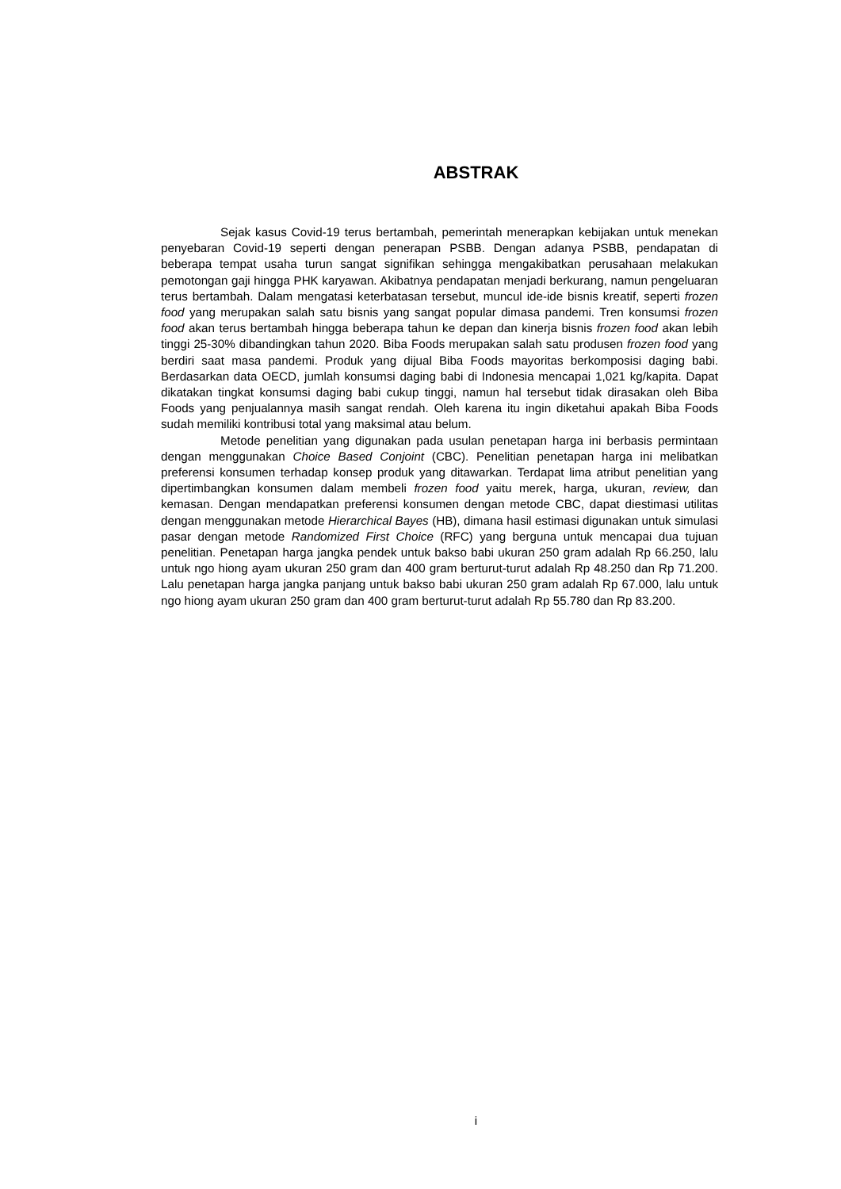ABSTRAK
Sejak kasus Covid-19 terus bertambah, pemerintah menerapkan kebijakan untuk menekan penyebaran Covid-19 seperti dengan penerapan PSBB. Dengan adanya PSBB, pendapatan di beberapa tempat usaha turun sangat signifikan sehingga mengakibatkan perusahaan melakukan pemotongan gaji hingga PHK karyawan. Akibatnya pendapatan menjadi berkurang, namun pengeluaran terus bertambah. Dalam mengatasi keterbatasan tersebut, muncul ide-ide bisnis kreatif, seperti frozen food yang merupakan salah satu bisnis yang sangat popular dimasa pandemi. Tren konsumsi frozen food akan terus bertambah hingga beberapa tahun ke depan dan kinerja bisnis frozen food akan lebih tinggi 25-30% dibandingkan tahun 2020. Biba Foods merupakan salah satu produsen frozen food yang berdiri saat masa pandemi. Produk yang dijual Biba Foods mayoritas berkomposisi daging babi. Berdasarkan data OECD, jumlah konsumsi daging babi di Indonesia mencapai 1,021 kg/kapita. Dapat dikatakan tingkat konsumsi daging babi cukup tinggi, namun hal tersebut tidak dirasakan oleh Biba Foods yang penjualannya masih sangat rendah. Oleh karena itu ingin diketahui apakah Biba Foods sudah memiliki kontribusi total yang maksimal atau belum.
Metode penelitian yang digunakan pada usulan penetapan harga ini berbasis permintaan dengan menggunakan Choice Based Conjoint (CBC). Penelitian penetapan harga ini melibatkan preferensi konsumen terhadap konsep produk yang ditawarkan. Terdapat lima atribut penelitian yang dipertimbangkan konsumen dalam membeli frozen food yaitu merek, harga, ukuran, review, dan kemasan. Dengan mendapatkan preferensi konsumen dengan metode CBC, dapat diestimasi utilitas dengan menggunakan metode Hierarchical Bayes (HB), dimana hasil estimasi digunakan untuk simulasi pasar dengan metode Randomized First Choice (RFC) yang berguna untuk mencapai dua tujuan penelitian. Penetapan harga jangka pendek untuk bakso babi ukuran 250 gram adalah Rp 66.250, lalu untuk ngo hiong ayam ukuran 250 gram dan 400 gram berturut-turut adalah Rp 48.250 dan Rp 71.200. Lalu penetapan harga jangka panjang untuk bakso babi ukuran 250 gram adalah Rp 67.000, lalu untuk ngo hiong ayam ukuran 250 gram dan 400 gram berturut-turut adalah Rp 55.780 dan Rp 83.200.
i